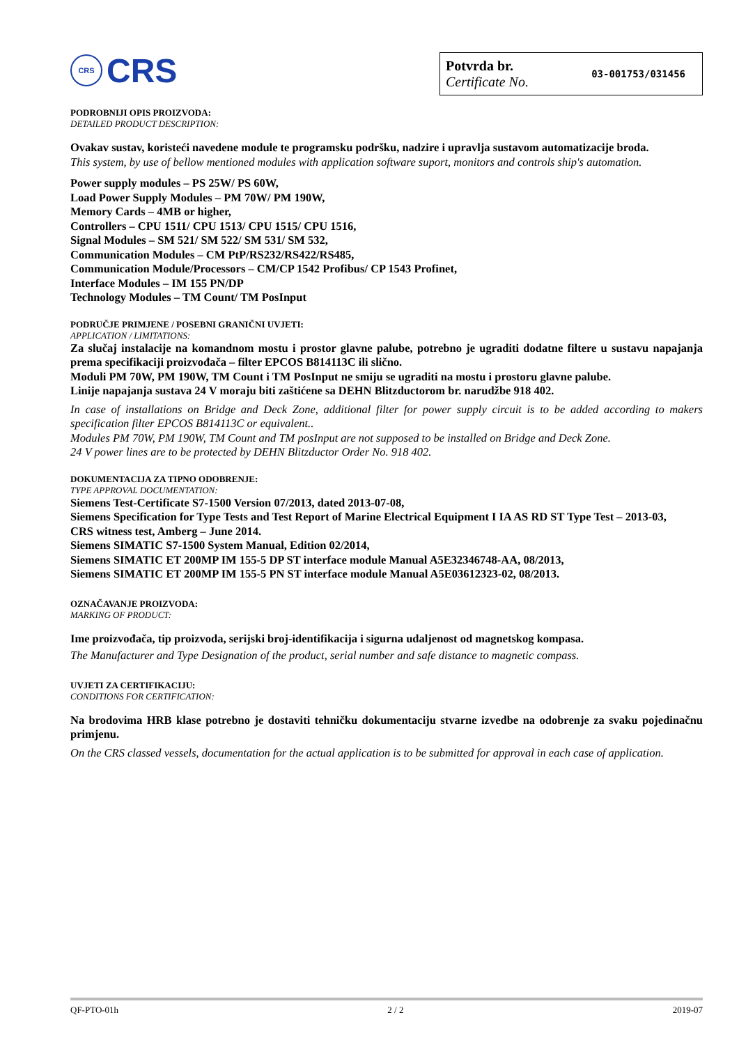CRS
CRS
Potvrda br.
Certificate No.
03-001753/031456
PODROBNIJI OPIS PROIZVODA:
DETAILED PRODUCT DESCRIPTION:
Ovakav sustav, koristeći navedene module te programsku podršku, nadzire i upravlja sustavom automatizacije broda.
This system, by use of bellow mentioned modules with application software suport, monitors and controls ship's automation.
Power supply modules – PS 25W/ PS 60W,
Load Power Supply Modules – PM 70W/ PM 190W,
Memory Cards – 4MB or higher,
Controllers – CPU 1511/ CPU 1513/ CPU 1515/ CPU 1516,
Signal Modules – SM 521/ SM 522/ SM 531/ SM 532,
Communication Modules – CM PtP/RS232/RS422/RS485,
Communication Module/Processors – CM/CP 1542 Profibus/ CP 1543 Profinet,
Interface Modules – IM 155 PN/DP
Technology Modules – TM Count/ TM PosInput
PODRUČJE PRIMJENE / POSEBNI GRANIČNI UVJETI:
APPLICATION / LIMITATIONS:
Za slučaj instalacije na komandnom mostu i prostor glavne palube, potrebno je ugraditi dodatne filtere u sustavu napajanja prema specifikaciji proizvođača – filter EPCOS B814113C ili slično.
Moduli PM 70W, PM 190W, TM Count i TM PosInput ne smiju se ugraditi na mostu i prostoru glavne palube.
Linije napajanja sustava 24 V moraju biti zaštićene sa DEHN Blitzductorom br. narudžbe 918 402.
In case of installations on Bridge and Deck Zone, additional filter for power supply circuit is to be added according to makers specification filter EPCOS B814113C or equivalent..
Modules PM 70W, PM 190W, TM Count and TM posInput are not supposed to be installed on Bridge and Deck Zone.
24 V power lines are to be protected by DEHN Blitzductor Order No. 918 402.
DOKUMENTACIJA ZA TIPNO ODOBRENJE:
TYPE APPROVAL DOCUMENTATION:
Siemens Test-Certificate S7-1500 Version 07/2013, dated 2013-07-08,
Siemens Specification for Type Tests and Test Report of Marine Electrical Equipment I IA AS RD ST Type Test – 2013-03,
CRS witness test, Amberg – June 2014.
Siemens SIMATIC S7-1500 System Manual, Edition 02/2014,
Siemens SIMATIC ET 200MP IM 155-5 DP ST interface module Manual A5E32346748-AA, 08/2013,
Siemens SIMATIC ET 200MP IM 155-5 PN ST interface module Manual A5E03612323-02, 08/2013.
OZNAČAVANJE PROIZVODA:
MARKING OF PRODUCT:
Ime proizvođača, tip proizvoda, serijski broj-identifikacija i sigurna udaljenost od magnetskog kompasa.
The Manufacturer and Type Designation of the product, serial number and safe distance to magnetic compass.
UVJETI ZA CERTIFIKACIJU:
CONDITIONS FOR CERTIFICATION:
Na brodovima HRB klase potrebno je dostaviti tehničku dokumentaciju stvarne izvedbe na odobrenje za svaku pojedinačnu primjenu.
On the CRS classed vessels, documentation for the actual application is to be submitted for approval in each case of application.
QF-PTO-01h 2 / 2 2019-07